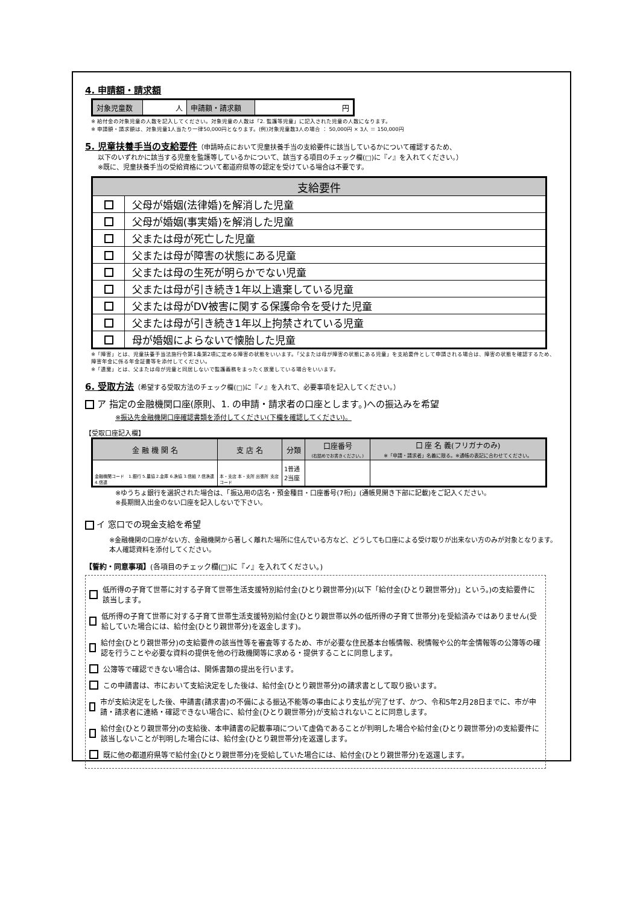4. 申請額・請求額
| 対象児童数 | 人 | 申請額・請求額 | 円 |
※ 給付金の対象児童の人数を記入してください。対象児童の人数は「2. 監護等児童」に記入された児童の人数になります。
※ 申請額・請求額は、対象児童1人当たり一律50,000円となります。(例)対象児童数3人の場合 ： 50,000円 × 3人 ＝ 150,000円
5. 児童扶養手当の支給要件
（申請時点において児童扶養手当の支給要件に該当しているかについて確認するため、
以下のいずれかに該当する児童を監護等しているかについて、該当する項目のチェック欄(□)に『✓』を入れてください。）
※既に、児童扶養手当の受給資格について都道府県等の認定を受けている場合は不要です。
| 支給要件 | |
| | 父母が婚姻(法律婚)を解消した児童 |
| | 父母が婚姻(事実婚)を解消した児童 |
| | 父または母が死亡した児童 |
| | 父または母が障害の状態にある児童 |
| | 父または母の生死が明らかでない児童 |
| | 父または母が引き続き1年以上遺棄している児童 |
| | 父または母がDV被害に関する保護命令を受けた児童 |
| | 父または母が引き続き1年以上拘禁されている児童 |
| | 母が婚姻によらないで懐胎した児童 |
※「障害」とは、児童扶養手当法施行令第1条第2項に定める障害の状態をいいます。「父または母が障害の状態にある児童」を支給要件として申請される場合は、障害の状態を確認するため、障害年金に係る年金証書等を添付してください。
※「遺棄」とは、父または母が児童と同居しないで監護義務をまったく放棄している場合をいいます。
6. 受取方法
（希望する受取方法のチェック欄(□)に『✓』を入れて、必要事項を記入してください。）
ア 指定の金融機関口座(原則、1. の申請・請求者の口座とします。)への振込みを希望
※振込先金融機関口座確認書類を添付してください(下欄を確認してください)。
【受取口座記入欄】
| 金 融 機 関 名 | 支 店 名 | 分類 | 口座番号 (右詰めでお書きください。) | 口 座 名 義(フリガナのみ) ※「申請・請求者」名義に限る。※通帳の表記に合わせてください。 |
| 金融機関コード 1.銀行 5.農協 2.金庫 6.漁協 3.信組 7.信漁連 4.信連 | 本・支店 本・支所 出張所 支店コード | 1普通 2当座 | | |
※ゆうちょ銀行を選択された場合は、「振込用の店名・預金種目・口座番号(7桁)」(通帳見開き下部に記載)をご記入ください。
※長期間入出金のない口座を記入しないで下さい。
イ 窓口での現金支給を希望
※金融機関の口座がない方、金融機関から著しく離れた場所に住んでいる方など、どうしても口座による受け取りが出来ない方のみが対象となります。本人確認資料を添付してください。
【誓約・同意事項】(各項目のチェック欄(□)に『✓』を入れてください。)
低所得の子育て世帯に対する子育て世帯生活支援特別給付金(ひとり親世帯分)(以下「給付金(ひとり親世帯分)」という。)の支給要件に該当します。
低所得の子育て世帯に対する子育て世帯生活支援特別給付金(ひとり親世帯以外の低所得の子育て世帯分)を受給済みではありません(受給していた場合には、給付金(ひとり親世帯分)を返金します)。
給付金(ひとり親世帯分)の支給要件の該当性等を審査等するため、市が必要な住民基本台帳情報、税情報や公的年金情報等の公簿等の確認を行うことや必要な資料の提供を他の行政機関等に求める・提供することに同意します。
公簿等で確認できない場合は、関係書類の提出を行います。
この申請書は、市において支給決定をした後は、給付金(ひとり親世帯分)の請求書として取り扱います。
市が支給決定をした後、申請書(請求書)の不備による振込不能等の事由により支払が完了せず、かつ、令和5年2月28日までに、市が申請・請求者に連絡・確認できない場合に、給付金(ひとり親世帯分)が支給されないことに同意します。
給付金(ひとり親世帯分)の支給後、本申請書の記載事項について虚偽であることが判明した場合や給付金(ひとり親世帯分)の支給要件に該当しないことが判明した場合には、給付金(ひとり親世帯分)を返還します。
既に他の都道府県等で給付金(ひとり親世帯分)を受給していた場合には、給付金(ひとり親世帯分)を返還します。